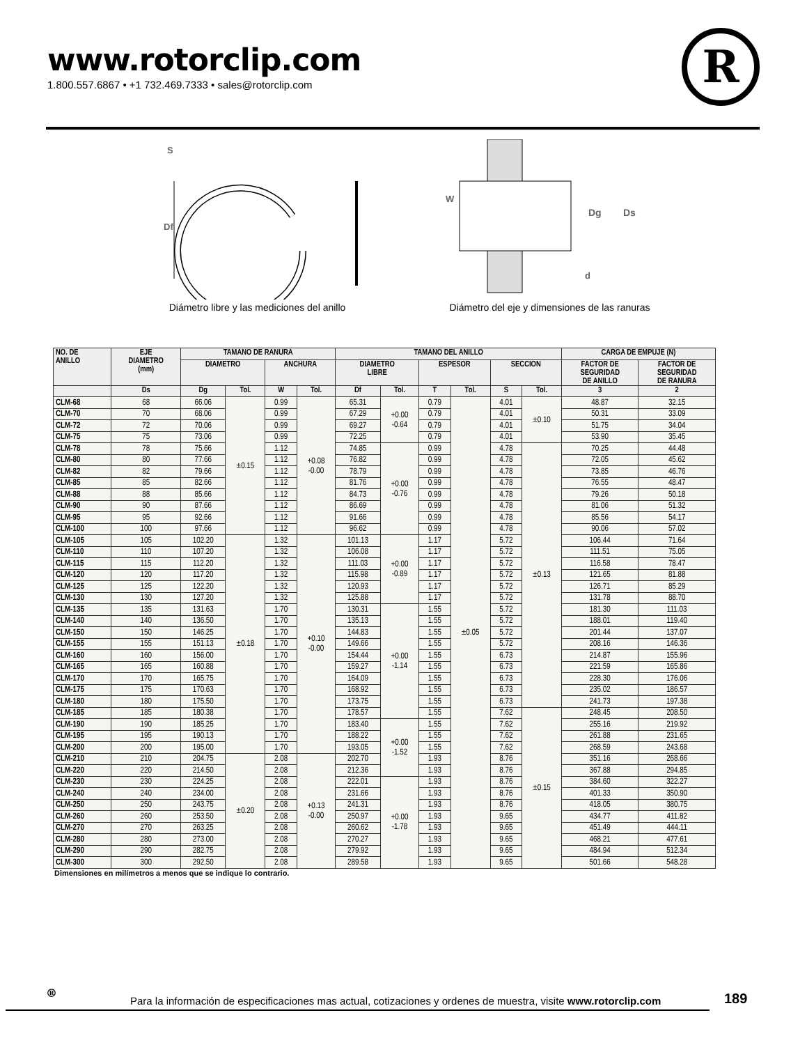www.rotorclip.com
1.800.557.6867 • +1 732.469.7333 • sales@rotorclip.com
R
S
Df
Diámetro libre y las mediciones del anillo
W
Dg
Ds
d
Diámetro del eje y dimensiones de las ranuras
| NO. DE ANILLO | EJE DIAMETRO (mm) | TAMANO DE RANURA | | | | TAMANO DEL ANILLO | | | | | | CARGA DE EMPUJE (N) | |
| --- | --- | --- | --- | --- | --- | --- | --- | --- | --- | --- | --- | --- | --- |
| | | DIAMETRO | | ANCHURA | | DIAMETRO LIBRE | | ESPESOR | | SECCION | | FACTOR DE SEGURIDAD DE ANILLO | FACTOR DE SEGURIDAD DE RANURA |
| | Ds | Dg | Tol. | W | Tol. | Df | Tol. | T | Tol. | S | Tol. | 3 | 2 |
| CLM-68 | 68 | 66.06 | ±0.15 | 0.99 | +0.08 -0.00 | 65.31 | +0.00 -0.64 | 0.79 | ±0.05 | 4.01 | ±0.10 | 48.87 | 32.15 |
| CLM-70 | 70 | 68.06 | | 0.99 | | 67.29 | | 0.79 | | 4.01 | | 50.31 | 33.09 |
| CLM-72 | 72 | 70.06 | | 0.99 | | 69.27 | | 0.79 | | 4.01 | | 51.75 | 34.04 |
| CLM-75 | 75 | 73.06 | | 0.99 | | 72.25 | | 0.79 | | 4.01 | | 53.90 | 35.45 |
| CLM-78 | 78 | 75.66 | | 1.12 | | 74.85 | +0.00 -0.76 | 0.99 | | 4.78 | ±0.13 | 70.25 | 44.48 |
| CLM-80 | 80 | 77.66 | | 1.12 | | 76.82 | | 0.99 | | 4.78 | | 72.05 | 45.62 |
| CLM-82 | 82 | 79.66 | | 1.12 | | 78.79 | | 0.99 | | 4.78 | | 73.85 | 46.76 |
| CLM-85 | 85 | 82.66 | | 1.12 | | 81.76 | | 0.99 | | 4.78 | | 76.55 | 48.47 |
| CLM-88 | 88 | 85.66 | | 1.12 | | 84.73 | | 0.99 | | 4.78 | | 79.26 | 50.18 |
| CLM-90 | 90 | 87.66 | | 1.12 | | 86.69 | | 0.99 | | 4.78 | | 81.06 | 51.32 |
| CLM-95 | 95 | 92.66 | | 1.12 | | 91.66 | | 0.99 | | 4.78 | | 85.56 | 54.17 |
| CLM-100 | 100 | 97.66 | | 1.12 | | 96.62 | | 0.99 | | 4.78 | | 90.06 | 57.02 |
| CLM-105 | 105 | 102.20 | ±0.18 | 1.32 | +0.10 -0.00 | 101.13 | +0.00 -0.89 | 1.17 | | 5.72 | | 106.44 | 71.64 |
| CLM-110 | 110 | 107.20 | | 1.32 | | 106.08 | | 1.17 | | 5.72 | | 111.51 | 75.05 |
| CLM-115 | 115 | 112.20 | | 1.32 | | 111.03 | | 1.17 | | 5.72 | | 116.58 | 78.47 |
| CLM-120 | 120 | 117.20 | | 1.32 | | 115.98 | | 1.17 | | 5.72 | | 121.65 | 81.88 |
| CLM-125 | 125 | 122.20 | | 1.32 | | 120.93 | | 1.17 | | 5.72 | | 126.71 | 85.29 |
| CLM-130 | 130 | 127.20 | | 1.32 | | 125.88 | | 1.17 | | 5.72 | | 131.78 | 88.70 |
| CLM-135 | 135 | 131.63 | | 1.70 | | 130.31 | +0.00 -1.14 | 1.55 | | 5.72 | | 181.30 | 111.03 |
| CLM-140 | 140 | 136.50 | | 1.70 | | 135.13 | | 1.55 | | 5.72 | | 188.01 | 119.40 |
| CLM-150 | 150 | 146.25 | | 1.70 | | 144.83 | | 1.55 | | 5.72 | | 201.44 | 137.07 |
| CLM-155 | 155 | 151.13 | | 1.70 | | 149.66 | | 1.55 | | 5.72 | | 208.16 | 146.36 |
| CLM-160 | 160 | 156.00 | | 1.70 | | 154.44 | | 1.55 | | 6.73 | | 214.87 | 155.96 |
| CLM-165 | 165 | 160.88 | | 1.70 | | 159.27 | | 1.55 | | 6.73 | | 221.59 | 165.86 |
| CLM-170 | 170 | 165.75 | | 1.70 | | 164.09 | | 1.55 | | 6.73 | | 228.30 | 176.06 |
| CLM-175 | 175 | 170.63 | | 1.70 | | 168.92 | | 1.55 | | 6.73 | | 235.02 | 186.57 |
| CLM-180 | 180 | 175.50 | | 1.70 | | 173.75 | | 1.55 | | 6.73 | | 241.73 | 197.38 |
| CLM-185 | 185 | 180.38 | | 1.70 | | 178.57 | | 1.55 | | 7.62 | ±0.15 | 248.45 | 208.50 |
| CLM-190 | 190 | 185.25 | | 1.70 | | 183.40 | +0.00 -1.52 | 1.55 | | 7.62 | | 255.16 | 219.92 |
| CLM-195 | 195 | 190.13 | | 1.70 | | 188.22 | | 1.55 | | 7.62 | | 261.88 | 231.65 |
| CLM-200 | 200 | 195.00 | | 1.70 | | 193.05 | | 1.55 | | 7.62 | | 268.59 | 243.68 |
| CLM-210 | 210 | 204.75 | ±0.20 | 2.08 | +0.13 -0.00 | 202.70 | | 1.93 | | 8.76 | | 351.16 | 268.66 |
| CLM-220 | 220 | 214.50 | | 2.08 | | 212.36 | | 1.93 | | 8.76 | | 367.88 | 294.85 |
| CLM-230 | 230 | 224.25 | | 2.08 | | 222.01 | +0.00 -1.78 | 1.93 | | 8.76 | | 384.60 | 322.27 |
| CLM-240 | 240 | 234.00 | | 2.08 | | 231.66 | | 1.93 | | 8.76 | | 401.33 | 350.90 |
| CLM-250 | 250 | 243.75 | | 2.08 | | 241.31 | | 1.93 | | 8.76 | | 418.05 | 380.75 |
| CLM-260 | 260 | 253.50 | | 2.08 | | 250.97 | | 1.93 | | 9.65 | | 434.77 | 411.82 |
| CLM-270 | 270 | 263.25 | | 2.08 | | 260.62 | | 1.93 | | 9.65 | | 451.49 | 444.11 |
| CLM-280 | 280 | 273.00 | | 2.08 | | 270.27 | | 1.93 | | 9.65 | | 468.21 | 477.61 |
| CLM-290 | 290 | 282.75 | | 2.08 | | 279.92 | | 1.93 | | 9.65 | | 484.94 | 512.34 |
| CLM-300 | 300 | 292.50 | | 2.08 | | 289.58 | | 1.93 | | 9.65 | | 501.66 | 548.28 |
Dimensiones en milímetros a menos que se indique lo contrario.
®
Para la información de especificaciones mas actual, cotizaciones y ordenes de muestra, visite www.rotorclip.com
189